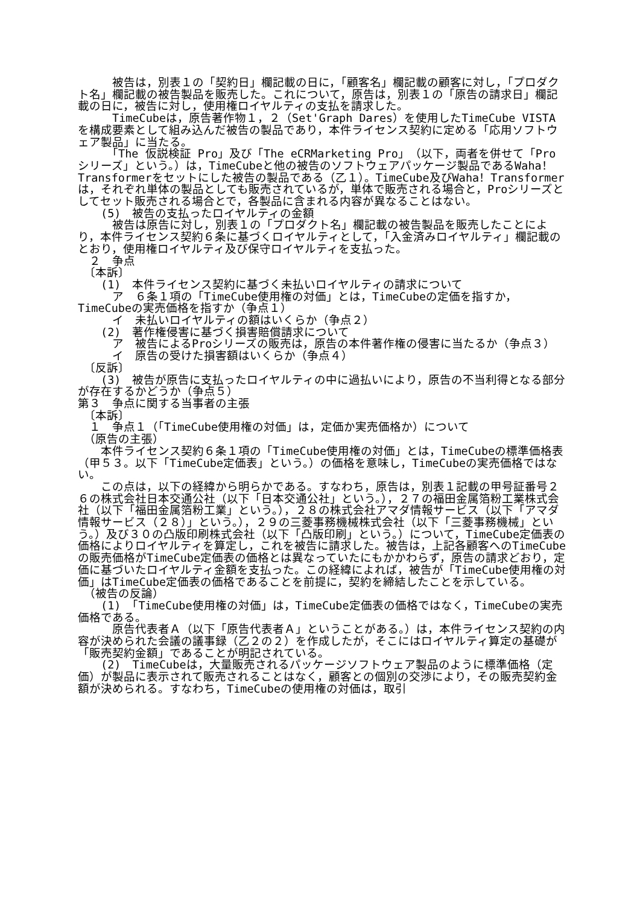被告は，別表１の「契約日」欄記載の日に，「顧客名」欄記載の顧客に対し，「プロダクト名」欄記載の被告製品を販売した。これについて，原告は，別表１の「原告の請求日」欄記載の日に，被告に対し，使用権ロイヤルティの支払を請求した。
　　　TimeCubeは，原告著作物１，２（Set'Graph Dares）を使用したTimeCube VISTAを構成要素として組み込んだ被告の製品であり，本件ライセンス契約に定める「応用ソフトウェア製品」に当たる。
　　　「The 仮説検証 Pro」及び「The eCRMarketing Pro」（以下，両者を併せて「Proシリーズ」という。）は，TimeCubeと他の被告のソフトウェアパッケージ製品であるWaha！Transformerをセットにした被告の製品である（乙１）。TimeCube及びWaha！Transformerは，それぞれ単体の製品としても販売されているが，単体で販売される場合と，Proシリーズとしてセット販売される場合とで，各製品に含まれる内容が異なることはない。
　　(5)　被告の支払ったロイヤルティの金額
　　　被告は原告に対し，別表１の「プロダクト名」欄記載の被告製品を販売したことにより，本件ライセンス契約６条に基づくロイヤルティとして，「入金済みロイヤルティ」欄記載のとおり，使用権ロイヤルティ及び保守ロイヤルティを支払った。
　２　争点
　〔本訴〕
　　(1)　本件ライセンス契約に基づく未払いロイヤルティの請求について
　　　ア　６条１項の「TimeCube使用権の対価」とは，TimeCubeの定価を指すか，TimeCubeの実売価格を指すか（争点１）
　　　イ　未払いロイヤルティの額はいくらか（争点２）
　　(2)　著作権侵害に基づく損害賠償請求について
　　　ア　被告によるProシリーズの販売は，原告の本件著作権の侵害に当たるか（争点３）
　　　イ　原告の受けた損害額はいくらか（争点４）
　〔反訴〕
　　(3)　被告が原告に支払ったロイヤルティの中に過払いにより，原告の不当利得となる部分が存在するかどうか（争点５）
第３　争点に関する当事者の主張
　〔本訴〕
　１　争点１（「TimeCube使用権の対価」は，定価か実売価格か）について
　（原告の主張）
　　本件ライセンス契約６条１項の「TimeCube使用権の対価」とは，TimeCubeの標準価格表（甲５３。以下「TimeCube定価表」という。）の価格を意味し，TimeCubeの実売価格ではない。
　　この点は，以下の経緯から明らかである。すなわち，原告は，別表１記載の甲号証番号２６の株式会社日本交通公社（以下「日本交通公社」という。），２７の福田金属箔粉工業株式会社（以下「福田金属箔粉工業」という。），２８の株式会社アマダ情報サービス（以下「アマダ情報サービス（２８）」という。），２９の三菱事務機械株式会社（以下「三菱事務機械」という。）及び３０の凸版印刷株式会社（以下「凸版印刷」という。）について，TimeCube定価表の価格によりロイヤルティを算定し，これを被告に請求した。被告は，上記各顧客へのTimeCubeの販売価格がTimeCube定価表の価格とは異なっていたにもかかわらず，原告の請求どおり，定価に基づいたロイヤルティ金額を支払った。この経緯によれば，被告が「TimeCube使用権の対価」はTimeCube定価表の価格であることを前提に，契約を締結したことを示している。
　（被告の反論）
　　(1)　「TimeCube使用権の対価」は，TimeCube定価表の価格ではなく，TimeCubeの実売価格である。
　　　原告代表者Ａ（以下「原告代表者Ａ」ということがある。）は，本件ライセンス契約の内容が決められた会議の議事録（乙２の２）を作成したが，そこにはロイヤルティ算定の基礎が「販売契約金額」であることが明記されている。
　　(2)　TimeCubeは，大量販売されるパッケージソフトウェア製品のように標準価格（定価）が製品に表示されて販売されることはなく，顧客との個別の交渉により，その販売契約金額が決められる。すなわち，TimeCubeの使用権の対価は，取引